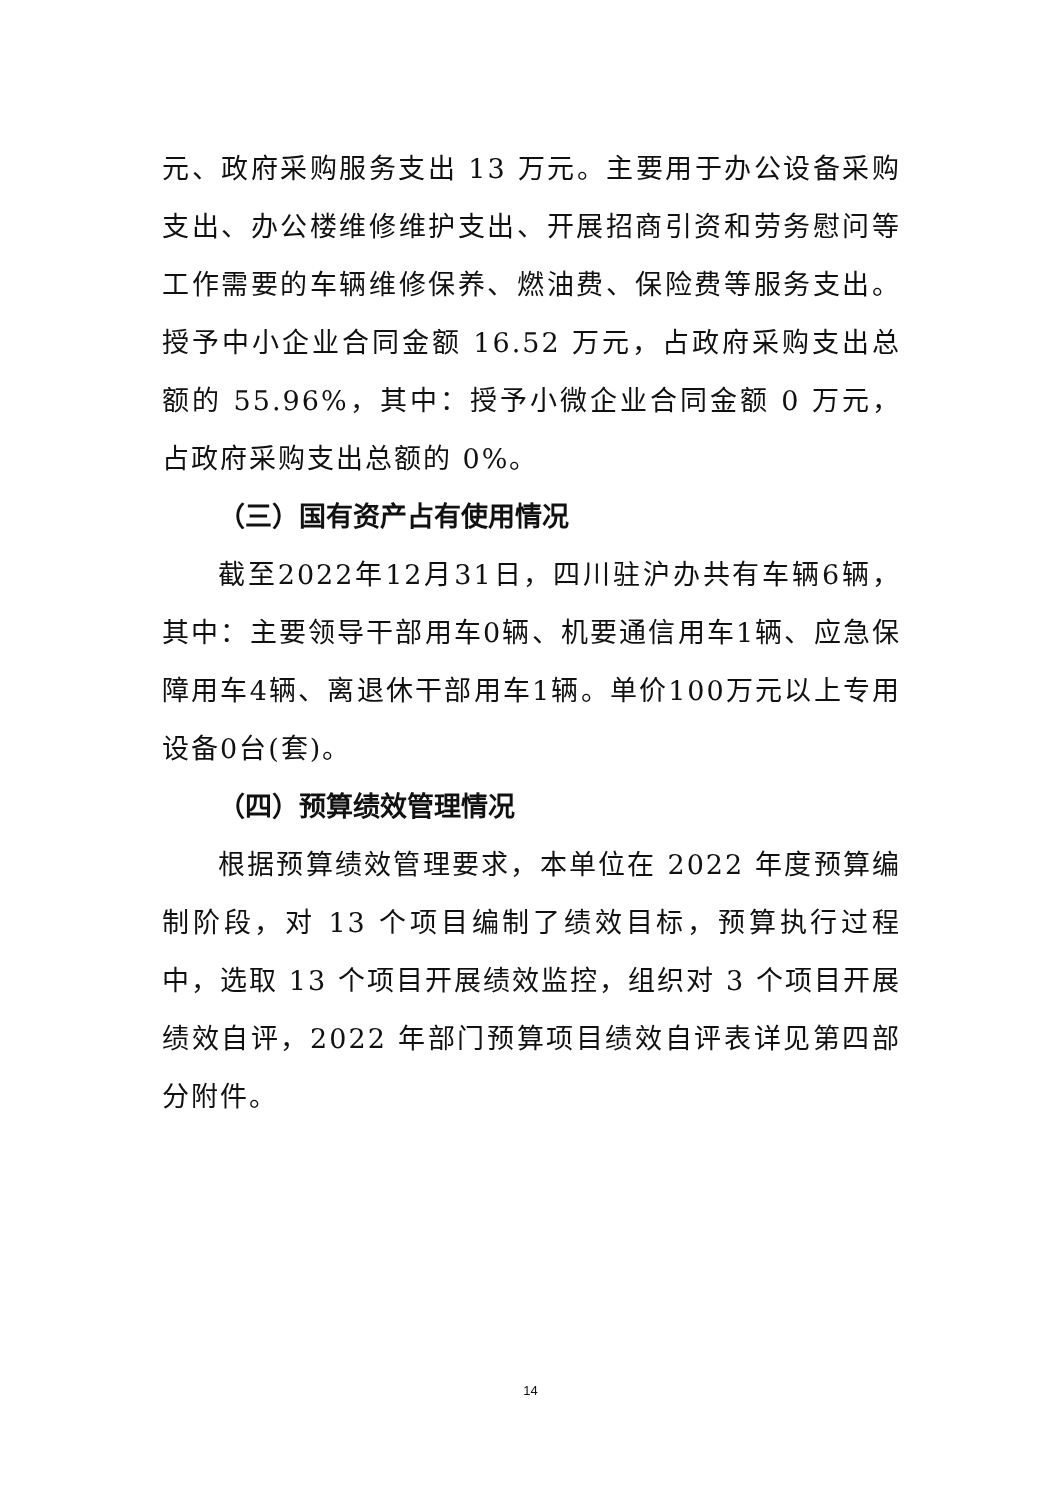元、政府采购服务支出 13 万元。主要用于办公设备采购支出、办公楼维修维护支出、开展招商引资和劳务慰问等工作需要的车辆维修保养、燃油费、保险费等服务支出。授予中小企业合同金额 16.52 万元，占政府采购支出总额的 55.96%，其中：授予小微企业合同金额 0 万元，占政府采购支出总额的 0%。
（三）国有资产占有使用情况
截至2022年12月31日，四川驻沪办共有车辆6辆，其中：主要领导干部用车0辆、机要通信用车1辆、应急保障用车4辆、离退休干部用车1辆。单价100万元以上专用设备0台(套)。
（四）预算绩效管理情况
根据预算绩效管理要求，本单位在 2022 年度预算编制阶段，对 13 个项目编制了绩效目标，预算执行过程中，选取 13 个项目开展绩效监控，组织对 3 个项目开展绩效自评，2022 年部门预算项目绩效自评表详见第四部分附件。
14